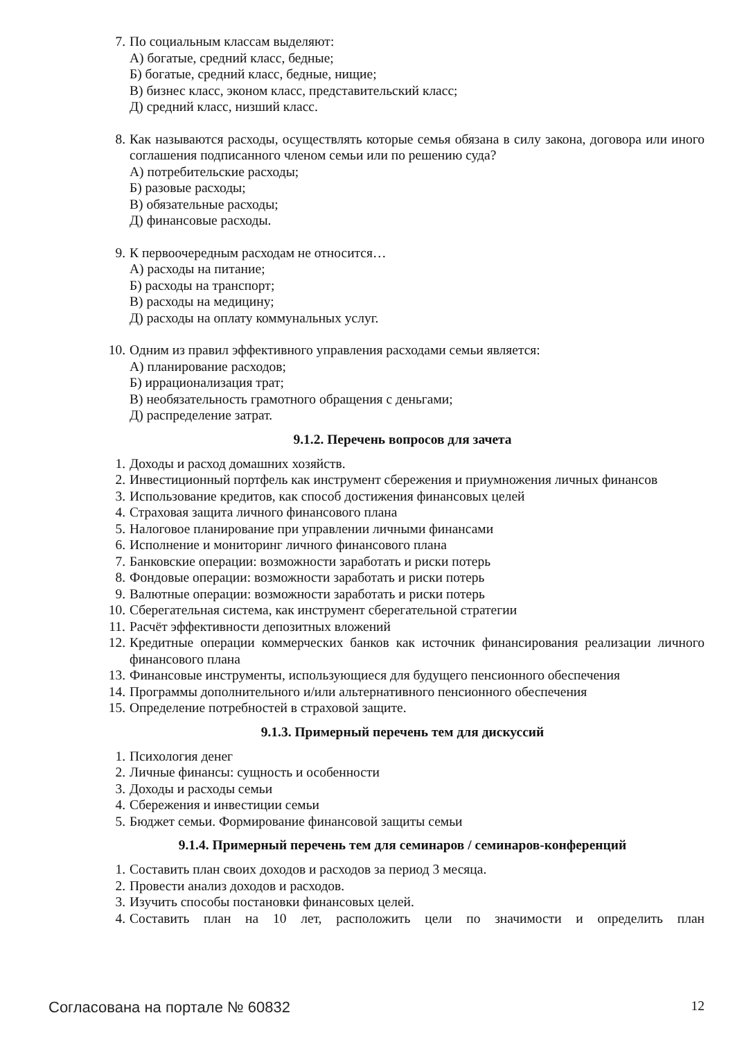7. По социальным классам выделяют:
А) богатые, средний класс, бедные;
Б) богатые, средний класс, бедные, нищие;
В) бизнес класс, эконом класс, представительский класс;
Д) средний класс, низший класс.
8. Как называются расходы, осуществлять которые семья обязана в силу закона, договора или иного соглашения подписанного членом семьи или по решению суда?
А) потребительские расходы;
Б) разовые расходы;
В) обязательные расходы;
Д) финансовые расходы.
9. К первоочередным расходам не относится…
А) расходы на питание;
Б) расходы на транспорт;
В) расходы на медицину;
Д) расходы на оплату коммунальных услуг.
10. Одним из правил эффективного управления расходами семьи является:
А) планирование расходов;
Б) иррационализация трат;
В) необязательность грамотного обращения с деньгами;
Д) распределение затрат.
9.1.2. Перечень вопросов для зачета
1. Доходы и расход домашних хозяйств.
2. Инвестиционный портфель как инструмент сбережения и приумножения личных финансов
3. Использование кредитов, как способ достижения финансовых целей
4. Страховая защита личного финансового плана
5. Налоговое планирование при управлении личными финансами
6. Исполнение и мониторинг личного финансового плана
7. Банковские операции: возможности заработать и риски потерь
8. Фондовые операции: возможности заработать и риски потерь
9. Валютные операции: возможности заработать и риски потерь
10. Сберегательная система, как инструмент сберегательной стратегии
11. Расчёт эффективности депозитных вложений
12. Кредитные операции коммерческих банков как источник финансирования реализации личного финансового плана
13. Финансовые инструменты, использующиеся для будущего пенсионного обеспечения
14. Программы дополнительного и/или альтернативного пенсионного обеспечения
15. Определение потребностей в страховой защите.
9.1.3. Примерный перечень тем для дискуссий
1. Психология денег
2. Личные финансы: сущность и особенности
3. Доходы и расходы семьи
4. Сбережения и инвестиции семьи
5. Бюджет семьи. Формирование финансовой защиты семьи
9.1.4. Примерный перечень тем для семинаров / семинаров-конференций
1. Составить план своих доходов и расходов за период 3 месяца.
2. Провести анализ доходов и расходов.
3. Изучить способы постановки финансовых целей.
4. Составить план на 10 лет, расположить цели по значимости и определить план
Согласована на портале № 60832 12